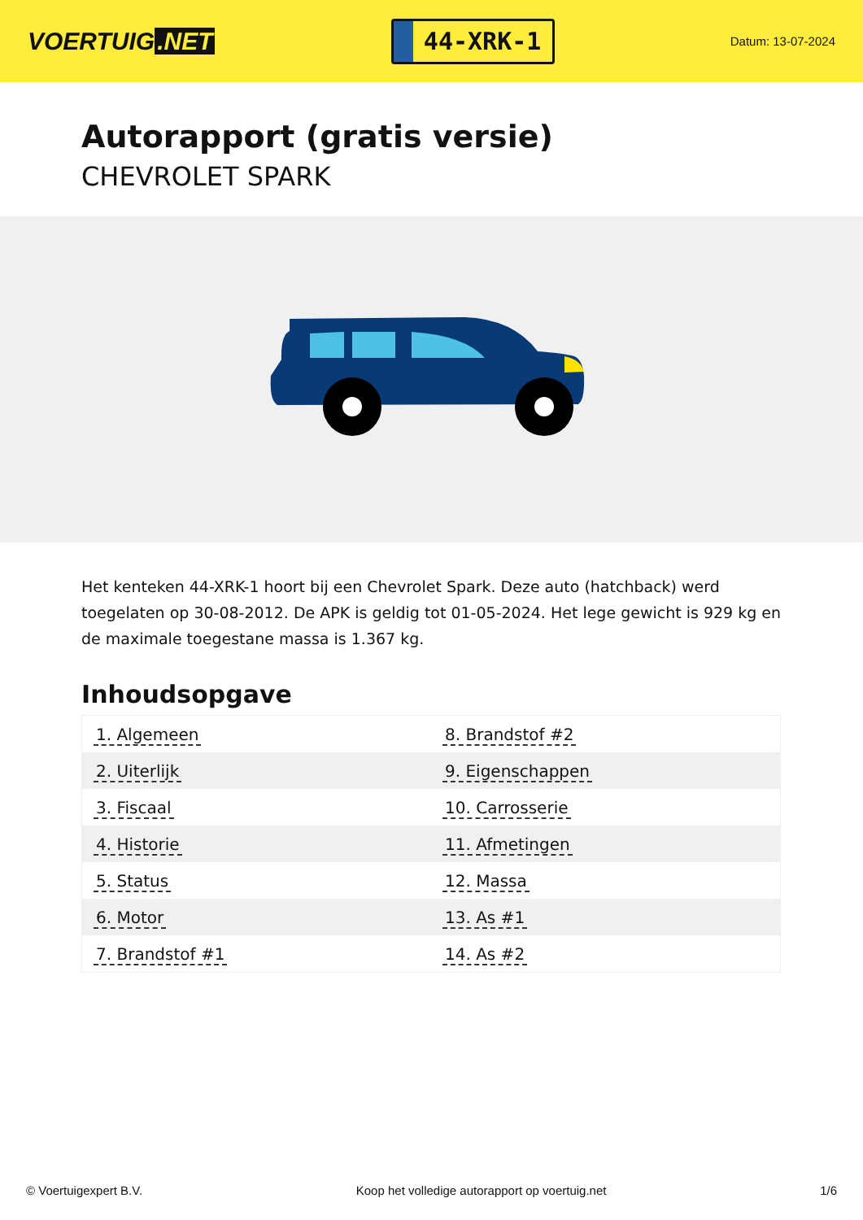VOERTUIG.NET
44-XRK-1
Datum: 13-07-2024
Autorapport (gratis versie)
CHEVROLET SPARK
Het kenteken 44-XRK-1 hoort bij een Chevrolet Spark. Deze auto (hatchback) werd toegelaten op 30-08-2012. De APK is geldig tot 01-05-2024. Het lege gewicht is 929 kg en de maximale toegestane massa is 1.367 kg.
Inhoudsopgave
| 1. Algemeen | 8. Brandstof #2 |
| 2. Uiterlijk | 9. Eigenschappen |
| 3. Fiscaal | 10. Carrosserie |
| 4. Historie | 11. Afmetingen |
| 5. Status | 12. Massa |
| 6. Motor | 13. As #1 |
| 7. Brandstof #1 | 14. As #2 |
© Voertuigexpert B.V. Koop het volledige autorapport op voertuig.net 1/6